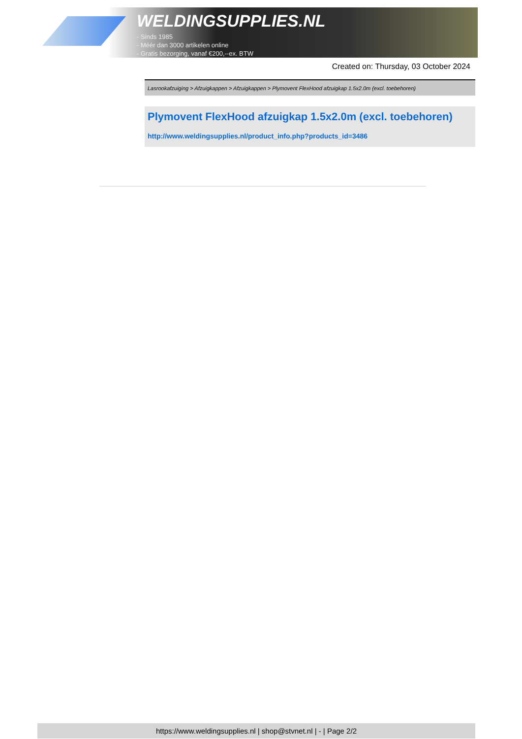WELDINGSUPPLIES.NL
- Sinds 1985
- Méér dan 3000 artikelen online
- Gratis bezorging, vanaf €200,--ex. BTW
Created on: Thursday, 03 October 2024
Lasrookafzuiging > Afzuigkappen > Afzuigkappen > Plymovent FlexHood afzuigkap 1.5x2.0m (excl. toebehoren)
Plymovent FlexHood afzuigkap 1.5x2.0m (excl. toebehoren)
http://www.weldingsupplies.nl/product_info.php?products_id=3486
https://www.weldingsupplies.nl | shop@stvnet.nl | - | Page 2/2